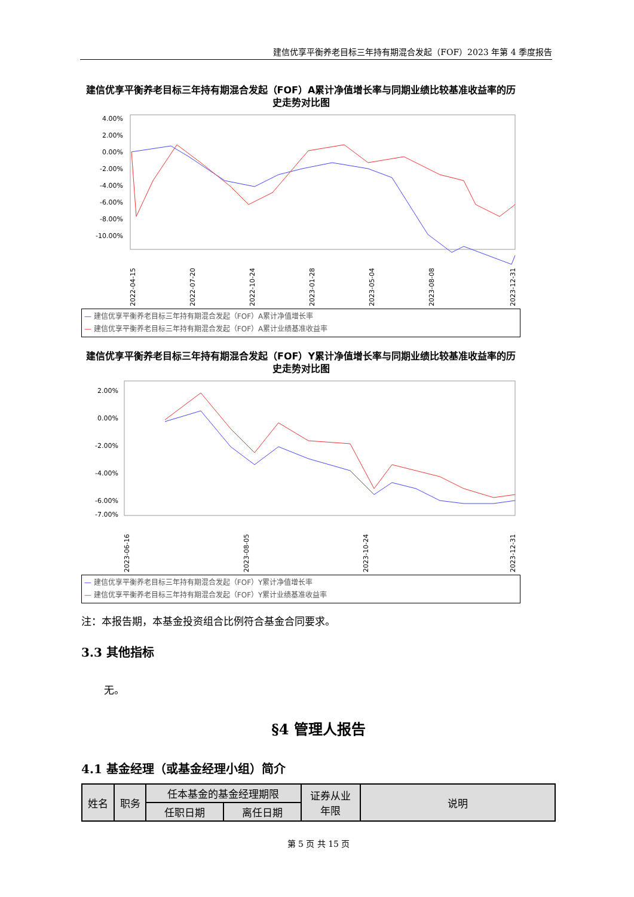建信优享平衡养老目标三年持有期混合发起（FOF）2023 年第 4 季度报告
建信优享平衡养老目标三年持有期混合发起（FOF）A累计净值增长率与同期业绩比较基准收益率的历史走势对比图
4.00%
2.00%
0.00%
-2.00%
-4.00%
-6.00%
-8.00%
-10.00%
2022-04-15
2022-07-20
2022-10-24
2023-01-28
2023-05-04
2023-08-08
2023-12-31
— 建信优享平衡养老目标三年持有期混合发起（FOF）A累计净值增长率
— 建信优享平衡养老目标三年持有期混合发起（FOF）A累计业绩基准收益率
建信优享平衡养老目标三年持有期混合发起（FOF）Y累计净值增长率与同期业绩比较基准收益率的历史走势对比图
2.00%
0.00%
-2.00%
-4.00%
-6.00%
-7.00%
2023-06-16
2023-08-05
2023-10-24
2023-12-31
— 建信优享平衡养老目标三年持有期混合发起（FOF）Y累计净值增长率
— 建信优享平衡养老目标三年持有期混合发起（FOF）Y累计业绩基准收益率
注：本报告期，本基金投资组合比例符合基金合同要求。
3.3 其他指标
无。
§4 管理人报告
4.1 基金经理（或基金经理小组）简介
| 姓名 | 职务 | 任本基金的基金经理期限 | | 证券从业 年限 | 说明 |
| | | 任职日期 | 离任日期 | | |
第 5 页 共 15 页